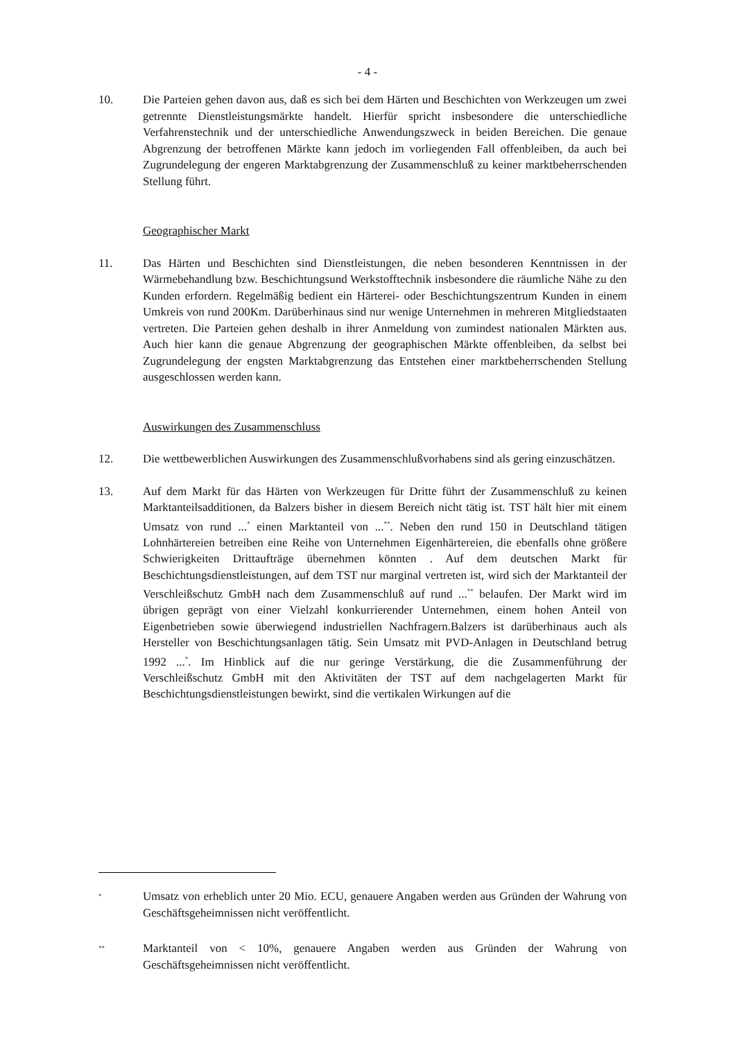- 4 -
10. Die Parteien gehen davon aus, daß es sich bei dem Härten und Beschichten von Werkzeugen um zwei getrennte Dienstleistungsmärkte handelt. Hierfür spricht insbesondere die unterschiedliche Verfahrenstechnik und der unterschiedliche Anwendungszweck in beiden Bereichen. Die genaue Abgrenzung der betroffenen Märkte kann jedoch im vorliegenden Fall offenbleiben, da auch bei Zugrundelegung der engeren Marktabgrenzung der Zusammenschluß zu keiner marktbeherrschenden Stellung führt.
Geographischer Markt
11. Das Härten und Beschichten sind Dienstleistungen, die neben besonderen Kenntnissen in der Wärmebehandlung bzw. Beschichtungsund Werkstofftechnik insbesondere die räumliche Nähe zu den Kunden erfordern. Regelmäßig bedient ein Härterei- oder Beschichtungszentrum Kunden in einem Umkreis von rund 200Km. Darüberhinaus sind nur wenige Unternehmen in mehreren Mitgliedstaaten vertreten. Die Parteien gehen deshalb in ihrer Anmeldung von zumindest nationalen Märkten aus. Auch hier kann die genaue Abgrenzung der geographischen Märkte offenbleiben, da selbst bei Zugrundelegung der engsten Marktabgrenzung das Entstehen einer marktbeherrschenden Stellung ausgeschlossen werden kann.
Auswirkungen des Zusammenschluss
12. Die wettbewerblichen Auswirkungen des Zusammenschlußvorhabens sind als gering einzuschätzen.
13. Auf dem Markt für das Härten von Werkzeugen für Dritte führt der Zusammenschluß zu keinen Marktanteilsadditionen, da Balzers bisher in diesem Bereich nicht tätig ist. TST hält hier mit einem Umsatz von rund ...<sup>*</sup> einen Marktanteil von ...<sup>**</sup>. Neben den rund 150 in Deutschland tätigen Lohnhärtereien betreiben eine Reihe von Unternehmen Eigenhärtereien, die ebenfalls ohne größere Schwierigkeiten Drittaufträge übernehmen könnten . Auf dem deutschen Markt für Beschichtungsdienstleistungen, auf dem TST nur marginal vertreten ist, wird sich der Marktanteil der Verschleißschutz GmbH nach dem Zusammenschluß auf rund ...<sup>**</sup> belaufen. Der Markt wird im übrigen geprägt von einer Vielzahl konkurrierender Unternehmen, einem hohen Anteil von Eigenbetrieben sowie überwiegend industriellen Nachfragern.Balzers ist darüberhinaus auch als Hersteller von Beschichtungsanlagen tätig. Sein Umsatz mit PVD-Anlagen in Deutschland betrug 1992 ...<sup>*</sup>. Im Hinblick auf die nur geringe Verstärkung, die die Zusammenführung der Verschleißschutz GmbH mit den Aktivitäten der TST auf dem nachgelagerten Markt für Beschichtungsdienstleistungen bewirkt, sind die vertikalen Wirkungen auf die
<sup>*</sup>
Umsatz von erheblich unter 20 Mio. ECU, genauere Angaben werden aus Gründen der Wahrung von Geschäftsgeheimnissen nicht veröffentlicht.
<sup>**</sup>
Marktanteil von < 10%, genauere Angaben werden aus Gründen der Wahrung von Geschäftsgeheimnissen nicht veröffentlicht.